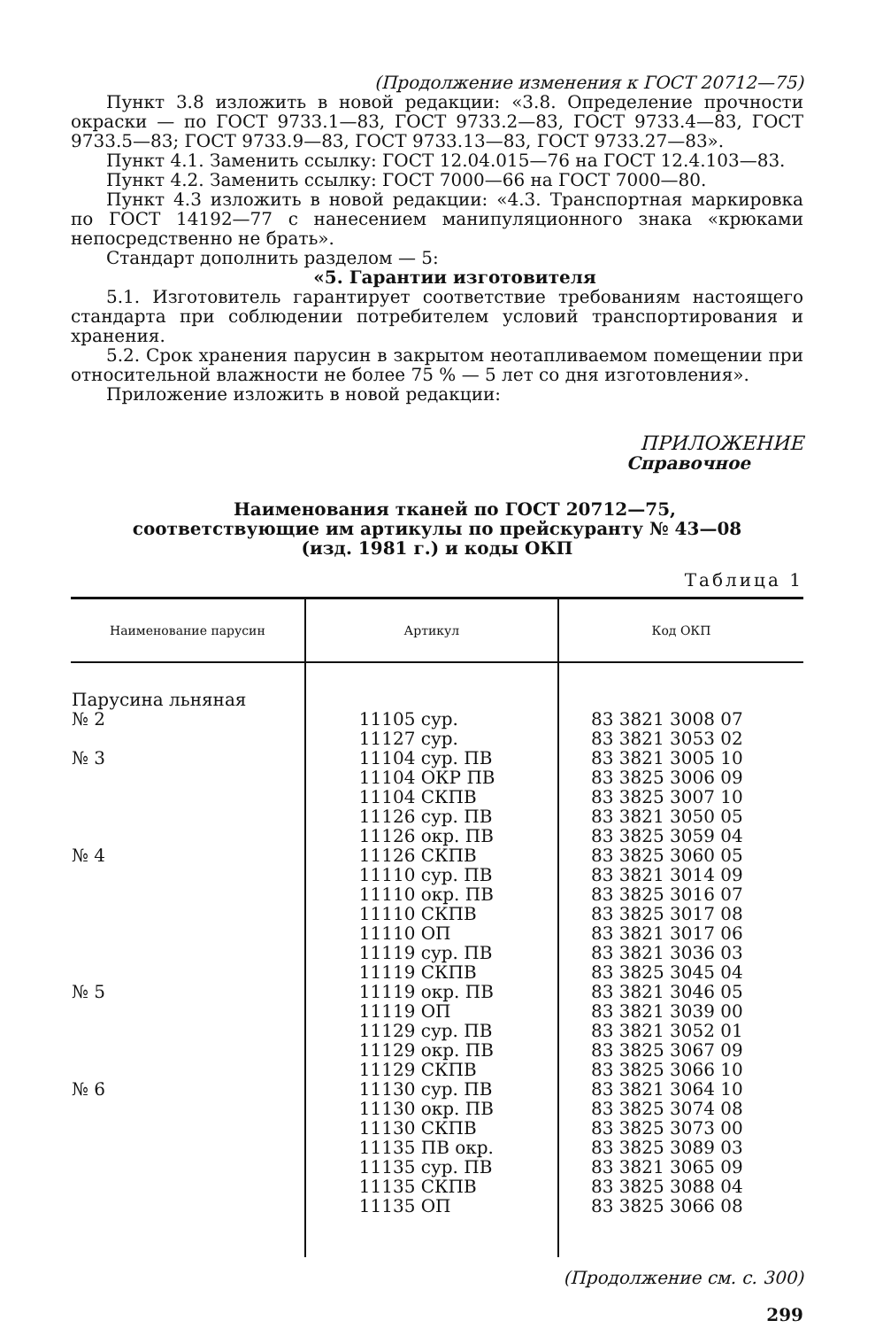(Продолжение изменения к ГОСТ 20712—75)
Пункт 3.8 изложить в новой редакции: «3.8. Определение прочности окраски — по ГОСТ 9733.1—83, ГОСТ 9733.2—83, ГОСТ 9733.4—83, ГОСТ 9733.5—83; ГОСТ 9733.9—83, ГОСТ 9733.13—83, ГОСТ 9733.27—83».
Пункт 4.1. Заменить ссылку: ГОСТ 12.04.015—76 на ГОСТ 12.4.103—83.
Пункт 4.2. Заменить ссылку: ГОСТ 7000—66 на ГОСТ 7000—80.
Пункт 4.3 изложить в новой редакции: «4.3. Транспортная маркировка по ГОСТ 14192—77 с нанесением манипуляционного знака «крюками непосредственно не брать».
Стандарт дополнить разделом — 5:
«5. Гарантии изготовителя
5.1. Изготовитель гарантирует соответствие требованиям настоящего стандарта при соблюдении потребителем условий транспортирования и хранения.
5.2. Срок хранения парусин в закрытом неотапливаемом помещении при относительной влажности не более 75 % — 5 лет со дня изготовления».
Приложение изложить в новой редакции:
ПРИЛОЖЕНИЕ
Справочное
Наименования тканей по ГОСТ 20712—75,
соответствующие им артикулы по прейскуранту № 43—08
(изд. 1981 г.) и коды ОКП
Таблица 1
| Наименование парусин | Артикул | Код ОКП |
| --- | --- | --- |
| Парусина льняная № 2 № 3 № 4 № 5 № 6 | 11105 сур. 11127 сур. 11104 сур. ПВ 11104 ОКР ПВ 11104 СКПВ 11126 сур. ПВ 11126 окр. ПВ 11126 СКПВ 11110 сур. ПВ 11110 окр. ПВ 11110 СКПВ 11110 ОП 11119 сур. ПВ 11119 СКПВ 11119 окр. ПВ 11119 ОП 11129 сур. ПВ 11129 окр. ПВ 11129 СКПВ 11130 сур. ПВ 11130 окр. ПВ 11130 СКПВ 11135 ПВ окр. 11135 сур. ПВ 11135 СКПВ 11135 ОП | 83 3821 3008 07 83 3821 3053 02 83 3821 3005 10 83 3825 3006 09 83 3825 3007 10 83 3821 3050 05 83 3825 3059 04 83 3825 3060 05 83 3821 3014 09 83 3825 3016 07 83 3825 3017 08 83 3821 3017 06 83 3821 3036 03 83 3825 3045 04 83 3821 3046 05 83 3821 3039 00 83 3821 3052 01 83 3825 3067 09 83 3825 3066 10 83 3821 3064 10 83 3825 3074 08 83 3825 3073 00 83 3825 3089 03 83 3821 3065 09 83 3825 3088 04 83 3825 3066 08 |
(Продолжение см. с. 300)
299